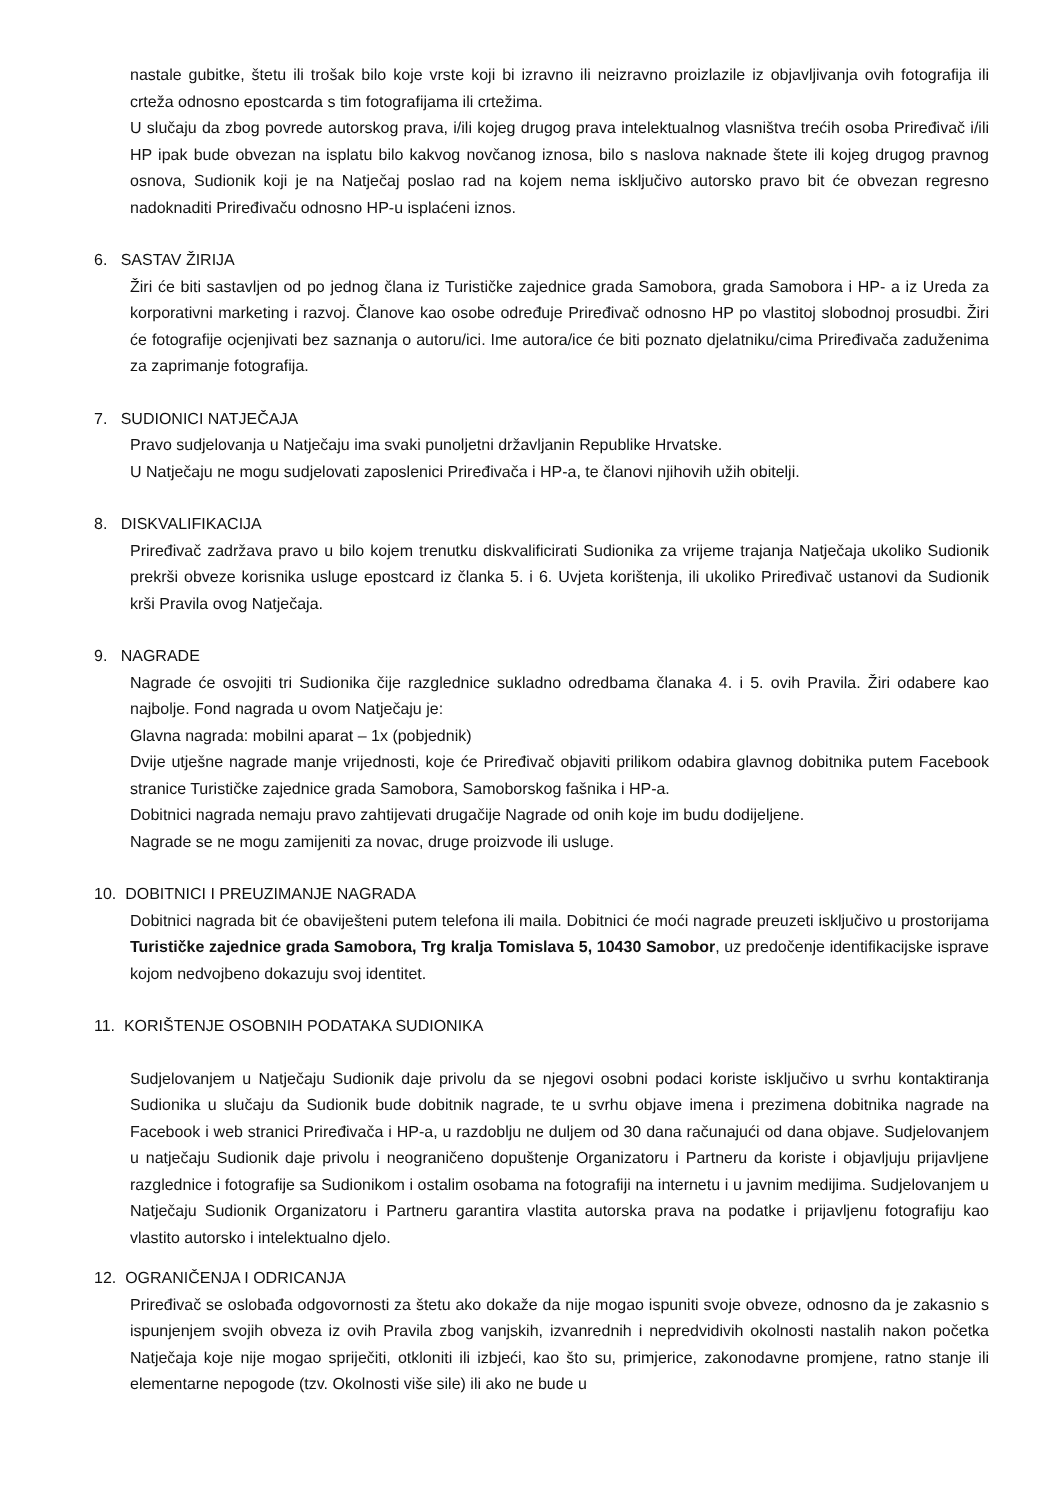nastale gubitke, štetu ili trošak bilo koje vrste koji bi izravno ili neizravno proizlazile iz objavljivanja ovih fotografija ili crteža odnosno epostcarda s tim fotografijama ili crtežima.
U slučaju da zbog povrede autorskog prava, i/ili kojeg drugog prava intelektualnog vlasništva trećih osoba Priređivač i/ili HP ipak bude obvezan na isplatu bilo kakvog novčanog iznosa, bilo s naslova naknade štete ili kojeg drugog pravnog osnova, Sudionik koji je na Natječaj poslao rad na kojem nema isključivo autorsko pravo bit će obvezan regresno nadoknaditi Priređivaču odnosno HP-u isplaćeni iznos.
6. SASTAV ŽIRIJA
Žiri će biti sastavljen od po jednog člana iz Turističke zajednice grada Samobora, grada Samobora i HP- a iz Ureda za korporativni marketing i razvoj. Članove kao osobe određuje Priređivač odnosno HP po vlastitoj slobodnoj prosudbi. Žiri će fotografije ocjenjivati bez saznanja o autoru/ici. Ime autora/ice će biti poznato djelatniku/cima Priređivača zaduženima za zaprimanje fotografija.
7. SUDIONICI NATJEČAJA
Pravo sudjelovanja u Natječaju ima svaki punoljetni državljanin Republike Hrvatske.
U Natječaju ne mogu sudjelovati zaposlenici Priređivača i HP-a, te članovi njihovih užih obitelji.
8. DISKVALIFIKACIJA
Priređivač zadržava pravo u bilo kojem trenutku diskvalificirati Sudionika za vrijeme trajanja Natječaja ukoliko Sudionik prekrši obveze korisnika usluge epostcard iz članka 5. i 6. Uvjeta korištenja, ili ukoliko Priređivač ustanovi da Sudionik krši Pravila ovog Natječaja.
9. NAGRADE
Nagrade će osvojiti tri Sudionika čije razglednice sukladno odredbama članaka 4. i 5. ovih Pravila. Žiri odabere kao najbolje. Fond nagrada u ovom Natječaju je:
Glavna nagrada: mobilni aparat – 1x (pobjednik)
Dvije utješne nagrade manje vrijednosti, koje će Priređivač objaviti prilikom odabira glavnog dobitnika putem Facebook stranice Turističke zajednice grada Samobora, Samoborskog fašnika i HP-a.
Dobitnici nagrada nemaju pravo zahtijevati drugačije Nagrade od onih koje im budu dodijeljene.
Nagrade se ne mogu zamijeniti za novac, druge proizvode ili usluge.
10. DOBITNICI I PREUZIMANJE NAGRADA
Dobitnici nagrada bit će obaviješteni putem telefona ili maila. Dobitnici će moći nagrade preuzeti isključivo u prostorijama Turističke zajednice grada Samobora, Trg kralja Tomislava 5, 10430 Samobor, uz predočenje identifikacijske isprave kojom nedvojbeno dokazuju svoj identitet.
11. KORIŠTENJE OSOBNIH PODATAKA SUDIONIKA
Sudjelovanjem u Natječaju Sudionik daje privolu da se njegovi osobni podaci koriste isključivo u svrhu kontaktiranja Sudionika u slučaju da Sudionik bude dobitnik nagrade, te u svrhu objave imena i prezimena dobitnika nagrade na Facebook i web stranici Priređivača i HP-a, u razdoblju ne duljem od 30 dana računajući od dana objave. Sudjelovanjem u natječaju Sudionik daje privolu i neograničeno dopuštenje Organizatoru i Partneru da koriste i objavljuju prijavljene razglednice i fotografije sa Sudionikom i ostalim osobama na fotografiji na internetu i u javnim medijima. Sudjelovanjem u Natječaju Sudionik Organizatoru i Partneru garantira vlastita autorska prava na podatke i prijavljenu fotografiju kao vlastito autorsko i intelektualno djelo.
12. OGRANIČENJA I ODRICANJA
Priređivač se oslobađa odgovornosti za štetu ako dokaže da nije mogao ispuniti svoje obveze, odnosno da je zakasnio s ispunjenjem svojih obveza iz ovih Pravila zbog vanjskih, izvanrednih i nepredvidivih okolnosti nastalih nakon početka Natječaja koje nije mogao spriječiti, otkloniti ili izbjeći, kao što su, primjerice, zakonodavne promjene, ratno stanje ili elementarne nepogode (tzv. Okolnosti više sile) ili ako ne bude u